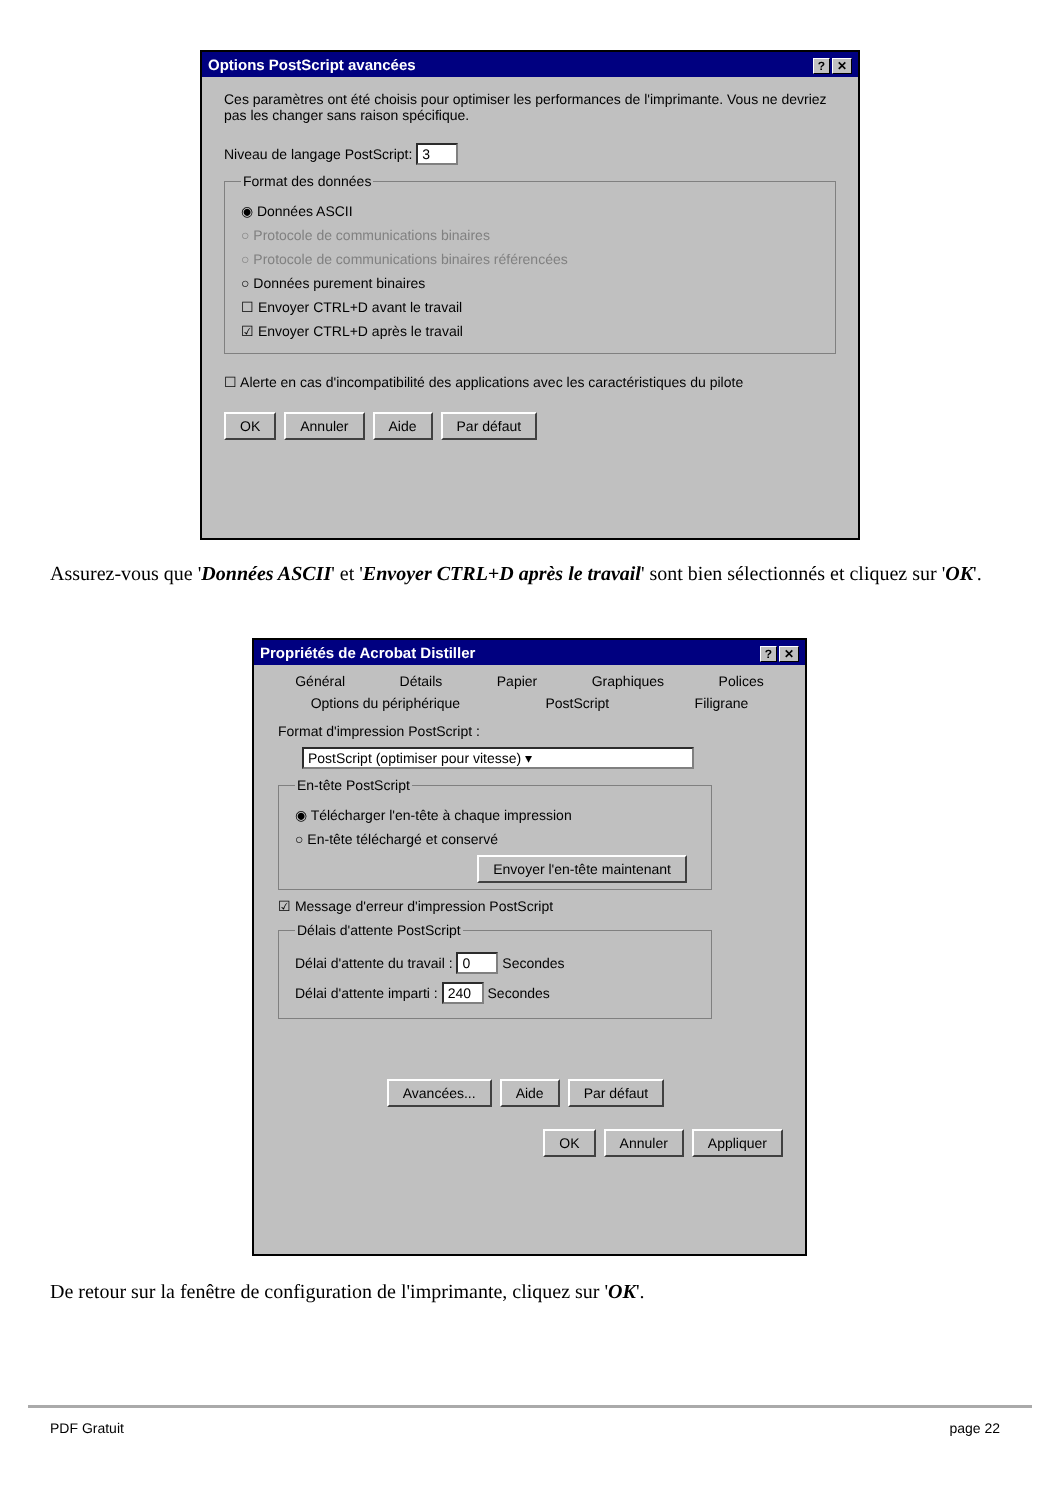Options PostScript avancées? ✕
Ces paramètres ont été choisis pour optimiser les performances de l'imprimante. Vous ne devriez pas les changer sans raison spécifique.
Niveau de langage PostScript: 3
Format des données
◉ Données ASCII
○ Protocole de communications binaires
○ Protocole de communications binaires référencées
○ Données purement binaires
☐ Envoyer CTRL+D avant le travail
☑ Envoyer CTRL+D après le travail
☐ Alerte en cas d'incompatibilité des applications avec les caractéristiques du pilote
OK Annuler Aide Par défaut
Assurez-vous que 'Données ASCII' et 'Envoyer CTRL+D après le travail' sont bien sélectionnés et cliquez sur 'OK'.
Propriétés de Acrobat Distiller? ✕
Général Détails Papier Graphiques Polices
Options du périphérique PostScript Filigrane
Format d'impression PostScript :
PostScript (optimiser pour vitesse) ▾
En-tête PostScript
◉ Télécharger l'en-tête à chaque impression
○ En-tête téléchargé et conservé
Envoyer l'en-tête maintenant
☑ Message d'erreur d'impression PostScript
Délais d'attente PostScript
Délai d'attente du travail : 0 Secondes
Délai d'attente imparti : 240 Secondes
Avancées... Aide Par défaut
OK Annuler Appliquer
De retour sur la fenêtre de configuration de l'imprimante, cliquez sur 'OK'.
PDF Gratuit page 22